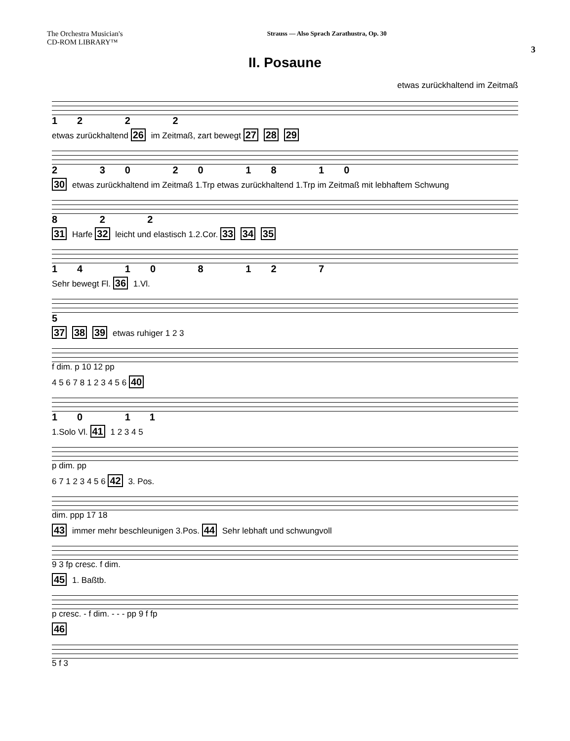The Orchestra Musician's
CD-ROM LIBRARY™
Strauss — Also Sprach Zarathustra, Op. 30
3
II. Posaune
etwas zurückhaltend im Zeitmaß
12 2 2
etwas zurückhaltend 26 im Zeitmaß, zart bewegt 27 28 29
2 30 20 18 10
30 etwas zurückhaltend im Zeitmaß 1.Trp etwas zurückhaltend 1.Trp im Zeitmaß mit lebhaftem Schwung
8 2 2
31 Harfe 32 leicht und elastisch 1.2.Cor. 33 34 35
14 10 8 12 7
Sehr bewegt Fl. 36 1.Vl.
5
37 38 39 etwas ruhiger 1 2 3
f dim. p 10 12 pp
4 5 6 7 8 1 2 3 4 5 6 40
10 11
1.Solo Vl. 41 1 2 3 4 5
p dim. pp
6 7 1 2 3 4 5 6 42 3. Pos.
dim. ppp 17 18
43 immer mehr beschleunigen 3.Pos. 44 Sehr lebhaft und schwungvoll
9 3 fp cresc. f dim.
45 1. Baßtb.
p cresc. - f dim. - - - pp 9 f fp
46
5 f 3